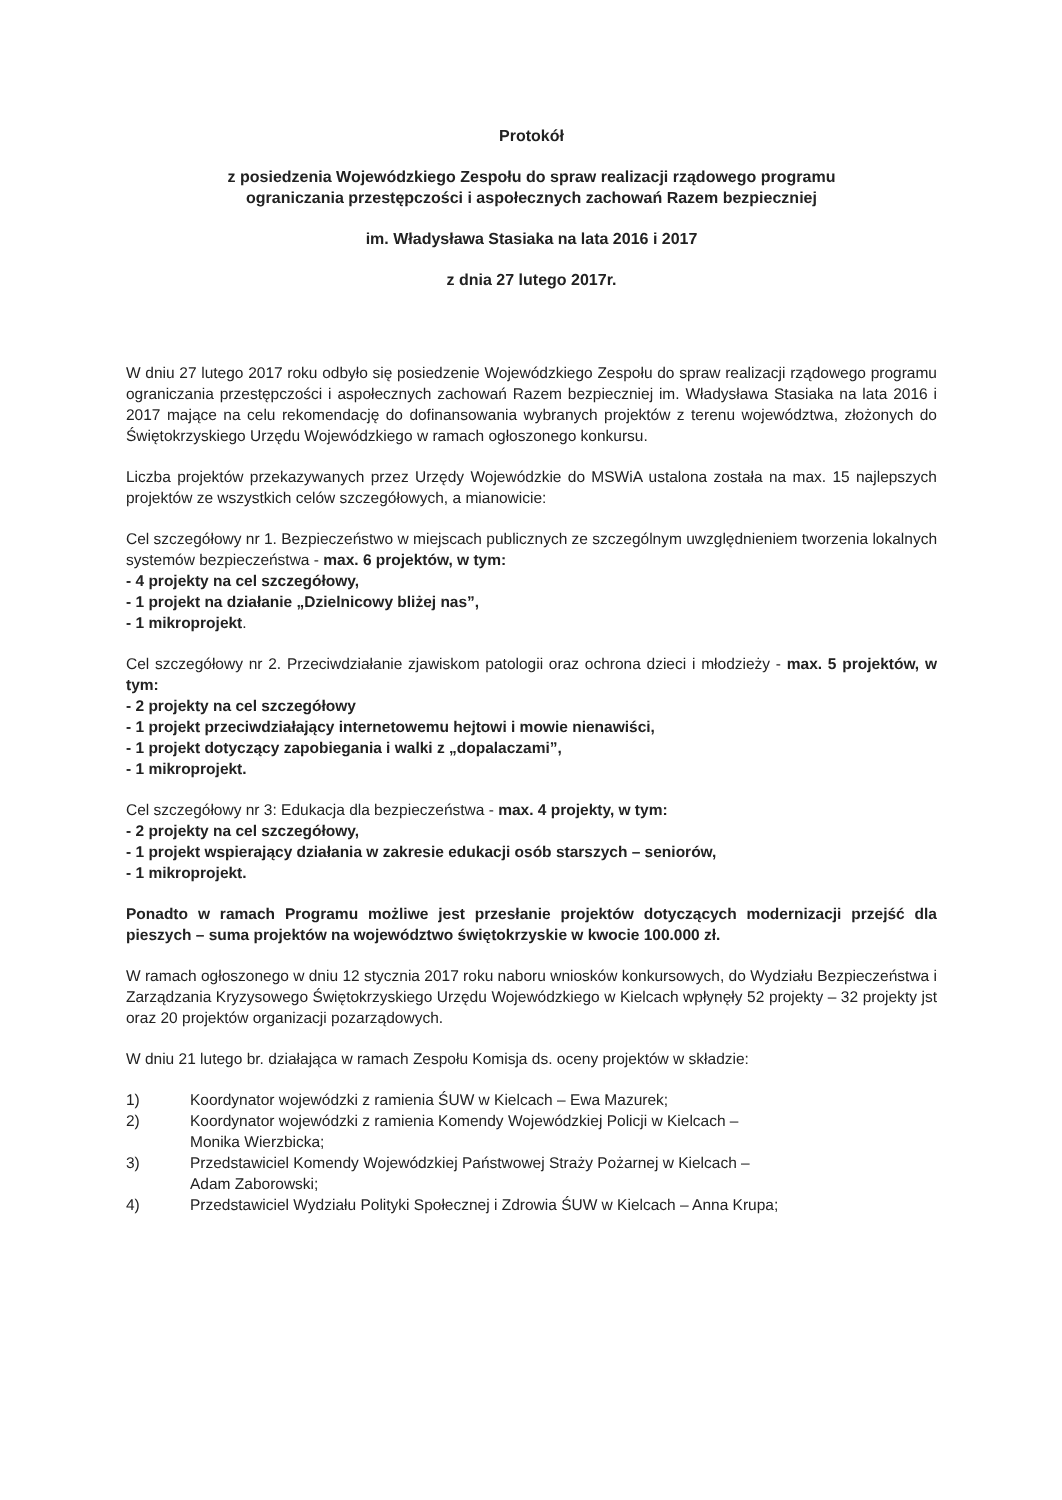Protokół
z posiedzenia Wojewódzkiego Zespołu do spraw realizacji rządowego programu
ograniczania przestępczości i aspołecznych zachowań Razem bezpieczniej
im. Władysława Stasiaka na lata 2016 i 2017
z dnia 27 lutego 2017r.
W dniu 27 lutego 2017 roku odbyło się posiedzenie Wojewódzkiego Zespołu do spraw realizacji rządowego programu ograniczania przestępczości i aspołecznych zachowań Razem bezpieczniej im. Władysława Stasiaka na lata 2016 i 2017 mające na celu rekomendację do dofinansowania wybranych projektów z terenu województwa, złożonych do Świętokrzyskiego Urzędu Wojewódzkiego w ramach ogłoszonego konkursu.
Liczba projektów przekazywanych przez Urzędy Wojewódzkie do MSWiA ustalona została na max. 15 najlepszych projektów ze wszystkich celów szczegółowych, a mianowicie:
Cel szczegółowy nr 1. Bezpieczeństwo w miejscach publicznych ze szczególnym uwzględnieniem tworzenia lokalnych systemów bezpieczeństwa - max. 6 projektów, w tym:
- 4 projekty na cel szczegółowy,
- 1 projekt na działanie „Dzielnicowy bliżej nas”,
- 1 mikroprojekt.
Cel szczegółowy nr 2. Przeciwdziałanie zjawiskom patologii oraz ochrona dzieci i młodzieży - max. 5 projektów, w tym:
- 2 projekty na cel szczegółowy
- 1 projekt przeciwdziałający internetowemu hejtowi i mowie nienawiści,
- 1 projekt dotyczący zapobiegania i walki z „dopalaczami”,
- 1 mikroprojekt.
Cel szczegółowy nr 3: Edukacja dla bezpieczeństwa - max. 4 projekty, w tym:
- 2 projekty na cel szczegółowy,
- 1 projekt wspierający działania w zakresie edukacji osób starszych – seniorów,
- 1 mikroprojekt.
Ponadto w ramach Programu możliwe jest przesłanie projektów dotyczących modernizacji przejść dla pieszych – suma projektów na województwo świętokrzyskie w kwocie 100.000 zł.
W ramach ogłoszonego w dniu 12 stycznia 2017 roku naboru wniosków konkursowych, do Wydziału Bezpieczeństwa i Zarządzania Kryzysowego Świętokrzyskiego Urzędu Wojewódzkiego w Kielcach wpłynęły 52 projekty – 32 projekty jst oraz 20 projektów organizacji pozarządowych.
W dniu 21 lutego br. działająca w ramach Zespołu Komisja ds. oceny projektów w składzie:
1) Koordynator wojewódzki z ramienia ŚUW w Kielcach – Ewa Mazurek;
2) Koordynator wojewódzki z ramienia Komendy Wojewódzkiej Policji w Kielcach –
Monika Wierzbicka;
3) Przedstawiciel Komendy Wojewódzkiej Państwowej Straży Pożarnej w Kielcach –
Adam Zaborowski;
4) Przedstawiciel Wydziału Polityki Społecznej i Zdrowia ŚUW w Kielcach – Anna Krupa;